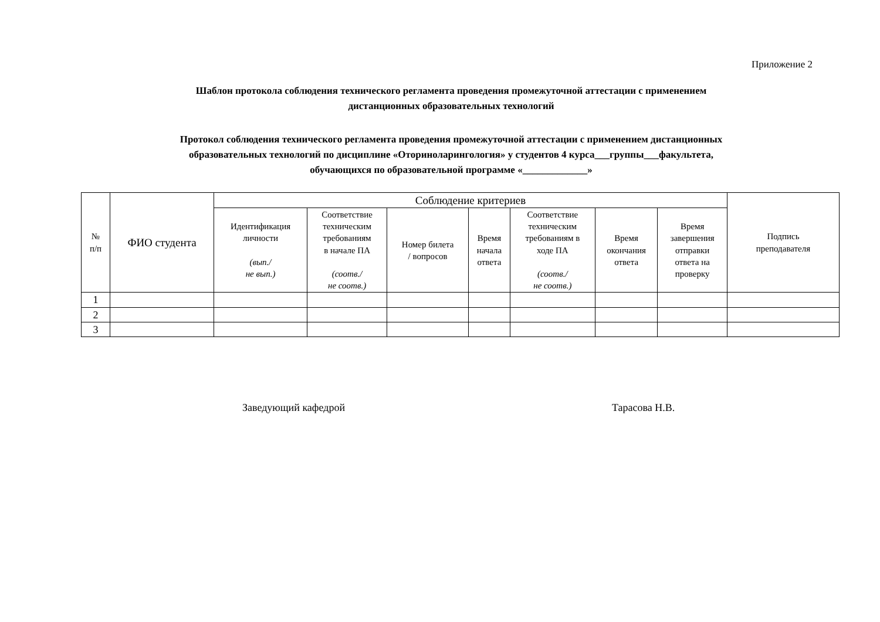Приложение 2
Шаблон протокола соблюдения технического регламента проведения промежуточной аттестации с применением
дистанционных образовательных технологий
Протокол соблюдения технического регламента проведения промежуточной аттестации с применением дистанционных
образовательных технологий по дисциплине «Оториноларингология» у студентов 4 курса___группы___факультета,
обучающихся по образовательной программе «_____________»
| № п/п | ФИО студента | Соблюдение критериев | | | | | | | Подпись преподавателя |
| --- | --- | --- | --- | --- | --- | --- | --- | --- | --- |
| | | Идентификация личности (вып./ не вып.) | Соответствие техническим требованиям в начале ПА (соотв./ не соотв.) | Номер билета / вопросов | Время начала ответа | Соответствие техническим требованиям в ходе ПА (соотв./ не соотв.) | Время окончания ответа | Время завершения отправки ответа на проверку | |
| 1 | | | | | | | | | |
| 2 | | | | | | | | | |
| 3 | | | | | | | | | |
Заведующий кафедрой Тарасова Н.В.